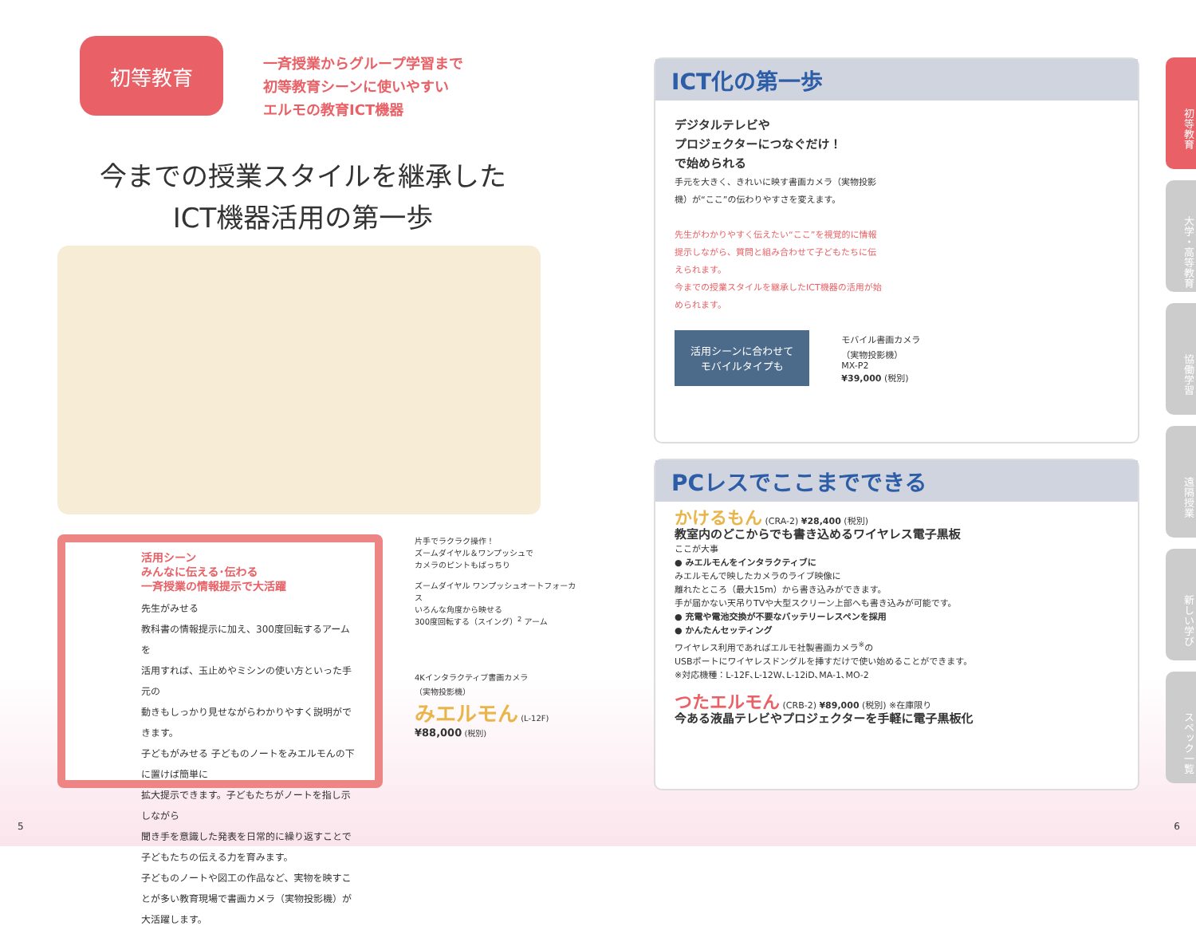初等教育
一斉授業からグループ学習まで
初等教育シーンに使いやすい
エルモの教育ICT機器
今までの授業スタイルを継承した
ICT機器活用の第一歩
活用シーン
みんなに伝える･伝わる
一斉授業の情報提示で大活躍
先生がみせる
教科書の情報提示に加え、300度回転するアームを
活用すれば、玉止めやミシンの使い方といった手元の
動きもしっかり見せながらわかりやすく説明ができます。
子どもがみせる 子どものノートをみエルモんの下に置けば簡単に
拡大提示できます。子どもたちがノートを指し示しながら
聞き手を意識した発表を日常的に繰り返すことで
子どもたちの伝える力を育みます。
子どものノートや図工の作品など、実物を映すことが多い教育現場で書画カメラ（実物投影機）が大活躍します。
片手でラクラク操作！
ズームダイヤル＆ワンプッシュで
カメラのピントもばっちり
ズームダイヤル ワンプッシュオートフォーカス
いろんな角度から映せる
300度回転する（スイング）<sup>2</sup> アーム
4Kインタラクティブ書画カメラ
（実物投影機）
みエルモん (L-12F)
¥88,000 (税別)
5
ICT化の第一歩
デジタルテレビや
プロジェクターにつなぐだけ！
で始められる
手元を大きく、きれいに映す書画カメラ（実物投影機）が“ここ”の伝わりやすさを変えます。
先生がわかりやすく伝えたい“ここ”を視覚的に情報提示しながら、質問と組み合わせて子どもたちに伝えられます。
今までの授業スタイルを継承したICT機器の活用が始められます。
活用シーンに合わせて
モバイルタイプも
モバイル書画カメラ
（実物投影機）
MX-P2
¥39,000 (税別)
PCレスでここまでできる
かけるもん (CRA-2) ¥28,400 (税別)
教室内のどこからでも書き込めるワイヤレス電子黒板
ここが大事
● みエルモんをインタラクティブに
みエルモんで映したカメラのライブ映像に
離れたところ（最大15m）から書き込みができます。
手が届かない天吊りTVや大型スクリーン上部へも書き込みが可能です。
● 充電や電池交換が不要なバッテリーレスペンを採用
● かんたんセッティング
ワイヤレス利用であればエルモ社製書画カメラ<sup>※</sup>の
USBポートにワイヤレスドングルを挿すだけで使い始めることができます。
※対応機種：L-12F､L-12W､L-12iD､MA-1､MO-2
つたエルモん (CRB-2) ¥89,000 (税別) ※在庫限り
今ある液晶テレビやプロジェクターを手軽に電子黒板化
初等教育
大学・高等教育
協働学習
遠隔授業
新しい学び
スペック一覧
6